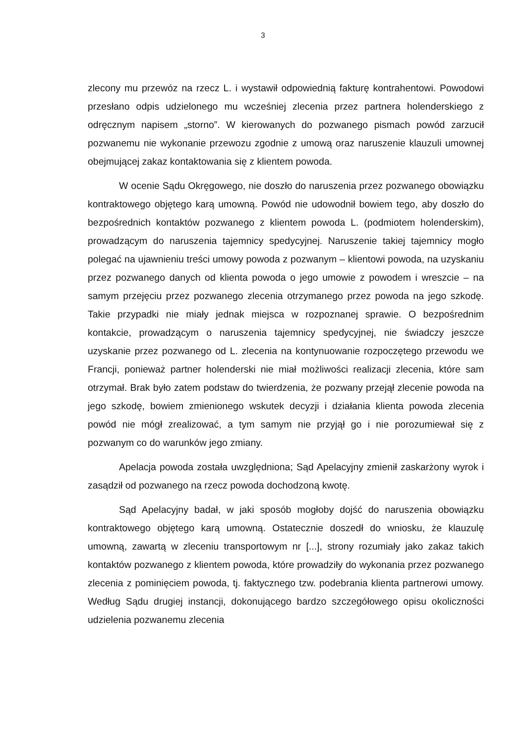3
zlecony mu przewóz na rzecz L. i wystawił odpowiednią fakturę kontrahentowi. Powodowi przesłano odpis udzielonego mu wcześniej zlecenia przez partnera holenderskiego z odręcznym napisem „storno”. W kierowanych do pozwanego pismach powód zarzucił pozwanemu nie wykonanie przewozu zgodnie z umową oraz naruszenie klauzuli umownej obejmującej zakaz kontaktowania się z klientem powoda.
W ocenie Sądu Okręgowego, nie doszło do naruszenia przez pozwanego obowiązku kontraktowego objętego karą umowną. Powód nie udowodnił bowiem tego, aby doszło do bezpośrednich kontaktów pozwanego z klientem powoda L. (podmiotem holenderskim), prowadzącym do naruszenia tajemnicy spedycyjnej. Naruszenie takiej tajemnicy mogło polegać na ujawnieniu treści umowy powoda z pozwanym – klientowi powoda, na uzyskaniu przez pozwanego danych od klienta powoda o jego umowie z powodem i wreszcie – na samym przejęciu przez pozwanego zlecenia otrzymanego przez powoda na jego szkodę. Takie przypadki nie miały jednak miejsca w rozpoznanej sprawie. O bezpośrednim kontakcie, prowadzącym o naruszenia tajemnicy spedycyjnej, nie świadczy jeszcze uzyskanie przez pozwanego od L. zlecenia na kontynuowanie rozpoczętego przewodu we Francji, ponieważ partner holenderski nie miał możliwości realizacji zlecenia, które sam otrzymał. Brak było zatem podstaw do twierdzenia, że pozwany przejął zlecenie powoda na jego szkodę, bowiem zmienionego wskutek decyzji i działania klienta powoda zlecenia powód nie mógł zrealizować, a tym samym nie przyjął go i nie porozumiewał się z pozwanym co do warunków jego zmiany.
Apelacja powoda została uwzględniona; Sąd Apelacyjny zmienił zaskarżony wyrok i zasądził od pozwanego na rzecz powoda dochodzoną kwotę.
Sąd Apelacyjny badał, w jaki sposób mogłoby dojść do naruszenia obowiązku kontraktowego objętego karą umowną. Ostatecznie doszedł do wniosku, że klauzulę umowną, zawartą w zleceniu transportowym nr [...], strony rozumiały jako zakaz takich kontaktów pozwanego z klientem powoda, które prowadziły do wykonania przez pozwanego zlecenia z pominięciem powoda, tj. faktycznego tzw. podebrania klienta partnerowi umowy. Według Sądu drugiej instancji, dokonującego bardzo szczegółowego opisu okoliczności udzielenia pozwanemu zlecenia